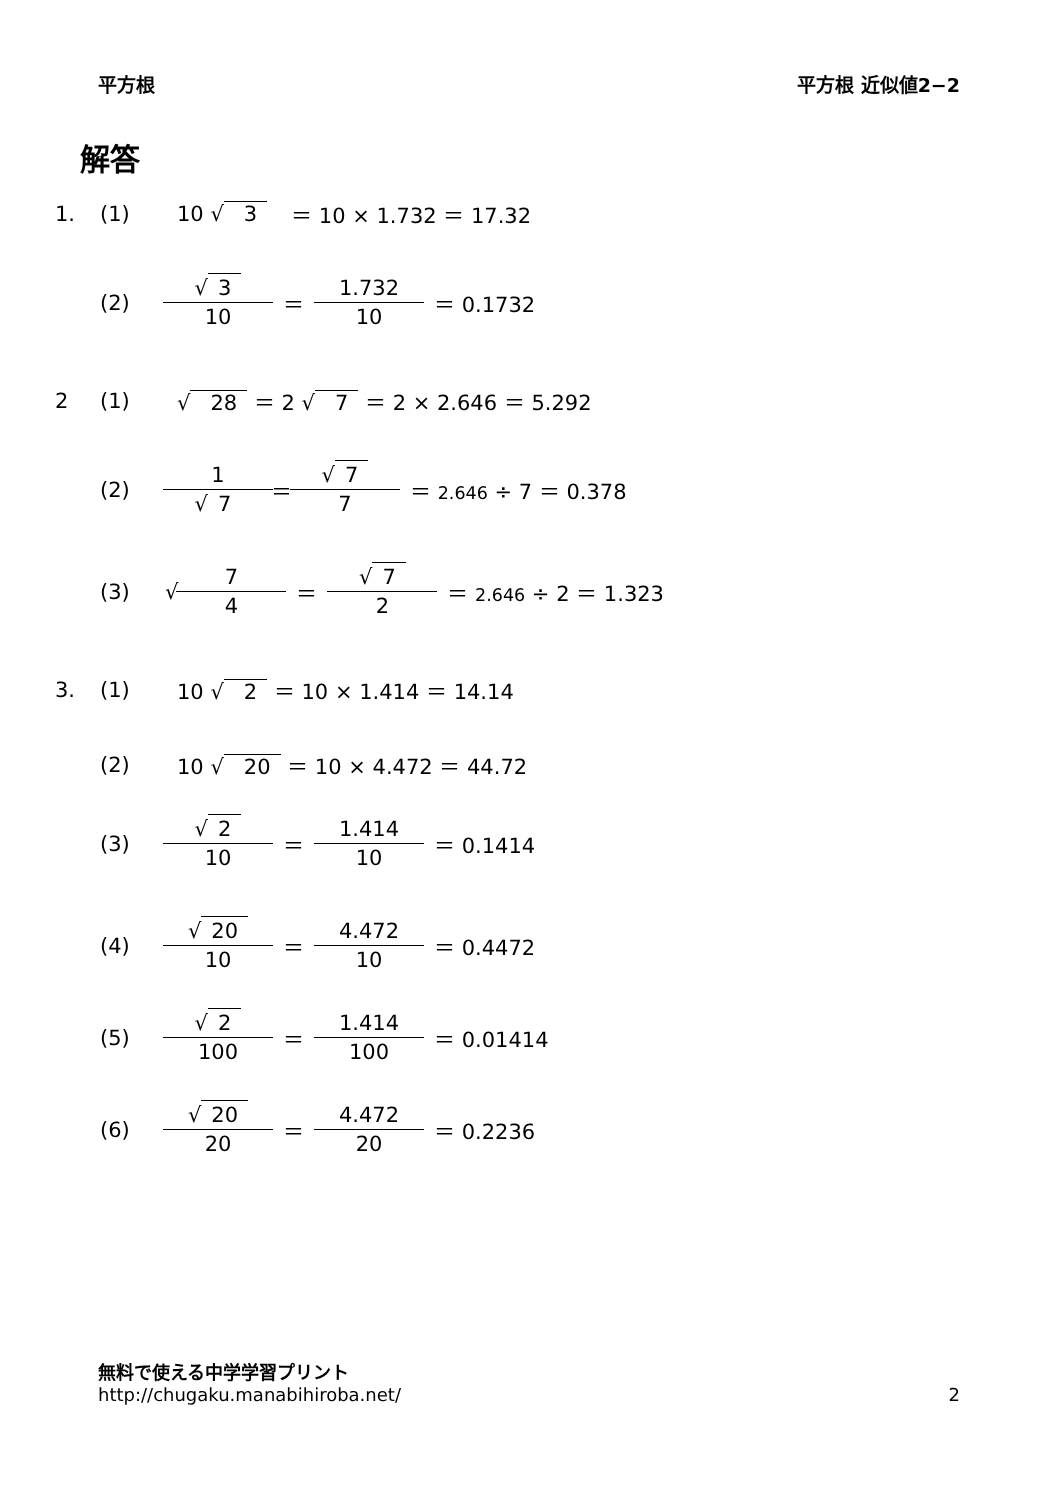平方根 平方根 近似値2−2
解答
1. (1) 10 √ 3 ＝ 10 × 1.732 ＝ 17.32
(2) √ 3 10 ＝ 1.732 10 ＝ 0.1732
2 (1) √ 28 ＝ 2 √ 7 ＝ 2 × 2.646 ＝ 5.292
(2) 1 √ 7 ＝ √ 7 7 ＝ 2.646 ÷ 7 ＝ 0.378
(3) √ 7 4 ＝ √ 7 2 ＝ 2.646 ÷ 2 ＝ 1.323
3. (1) 10 √ 2 ＝ 10 × 1.414 ＝ 14.14
(2) 10 √ 20 ＝ 10 × 4.472 ＝ 44.72
(3) √ 2 10 ＝ 1.414 10 ＝ 0.1414
(4) √ 20 10 ＝ 4.472 10 ＝ 0.4472
(5) √ 2 100 ＝ 1.414 100 ＝ 0.01414
(6) √ 20 20 ＝ 4.472 20 ＝ 0.2236
無料で使える中学学習プリント
http://chugaku.manabihiroba.net/
2